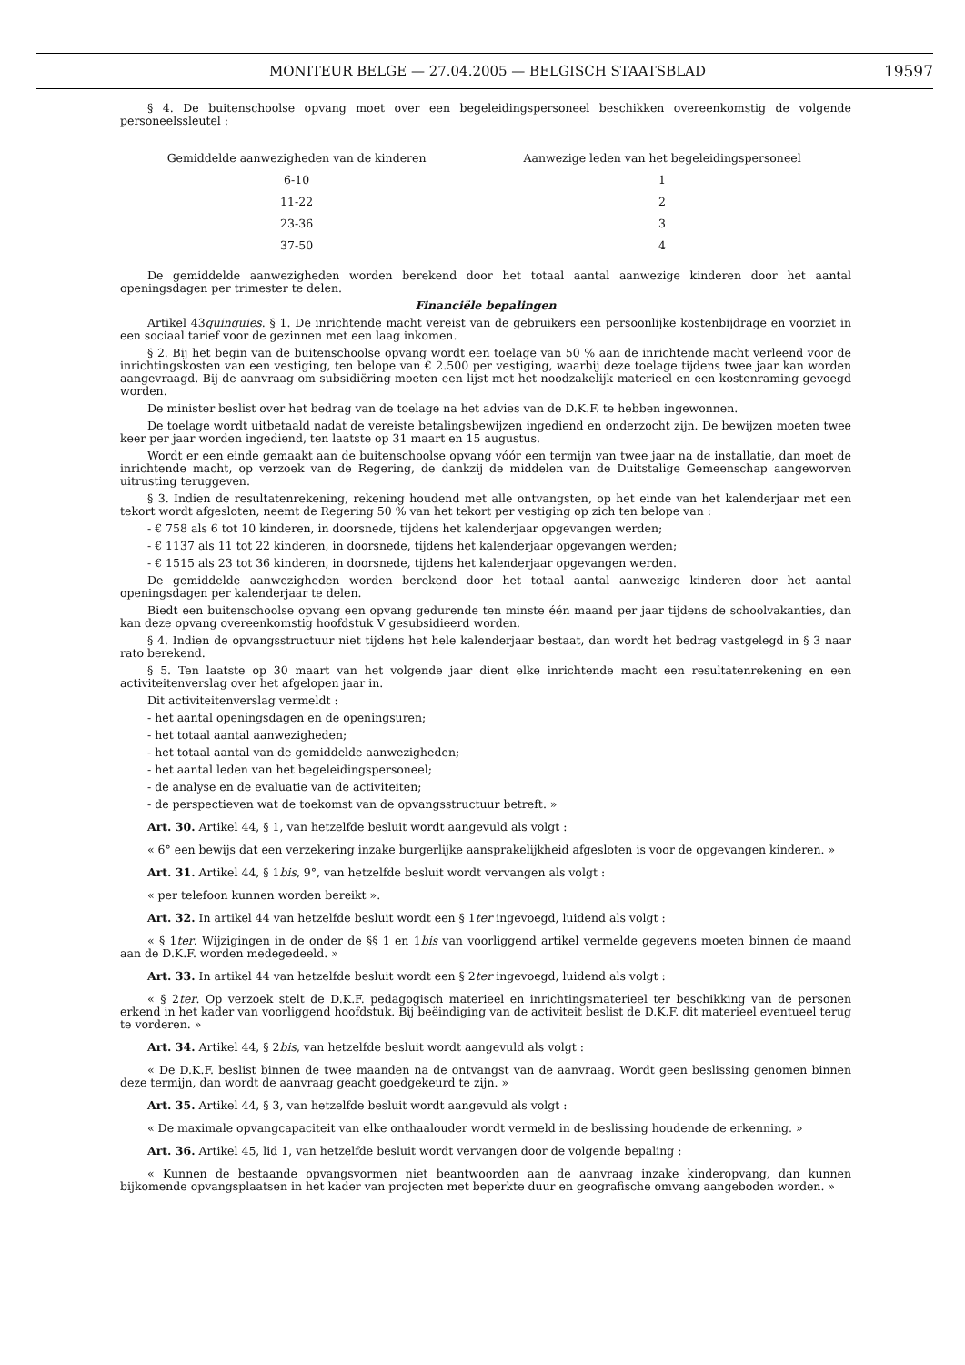MONITEUR BELGE — 27.04.2005 — BELGISCH STAATSBLAD
19597
§ 4. De buitenschoolse opvang moet over een begeleidingspersoneel beschikken overeenkomstig de volgende personeelssleutel :
| Gemiddelde aanwezigheden van de kinderen | Aanwezige leden van het begeleidingspersoneel |
| --- | --- |
| 6-10 | 1 |
| 11-22 | 2 |
| 23-36 | 3 |
| 37-50 | 4 |
De gemiddelde aanwezigheden worden berekend door het totaal aantal aanwezige kinderen door het aantal openingsdagen per trimester te delen.
Financiële bepalingen
Artikel 43quinquies. § 1. De inrichtende macht vereist van de gebruikers een persoonlijke kostenbijdrage en voorziet in een sociaal tarief voor de gezinnen met een laag inkomen.
§ 2. Bij het begin van de buitenschoolse opvang wordt een toelage van 50 % aan de inrichtende macht verleend voor de inrichtingskosten van een vestiging, ten belope van € 2.500 per vestiging, waarbij deze toelage tijdens twee jaar kan worden aangevraagd. Bij de aanvraag om subsidiëring moeten een lijst met het noodzakelijk materieel en een kostenraming gevoegd worden.
De minister beslist over het bedrag van de toelage na het advies van de D.K.F. te hebben ingewonnen.
De toelage wordt uitbetaald nadat de vereiste betalingsbewijzen ingediend en onderzocht zijn. De bewijzen moeten twee keer per jaar worden ingediend, ten laatste op 31 maart en 15 augustus.
Wordt er een einde gemaakt aan de buitenschoolse opvang vóór een termijn van twee jaar na de installatie, dan moet de inrichtende macht, op verzoek van de Regering, de dankzij de middelen van de Duitstalige Gemeenschap aangeworven uitrusting teruggeven.
§ 3. Indien de resultatenrekening, rekening houdend met alle ontvangsten, op het einde van het kalenderjaar met een tekort wordt afgesloten, neemt de Regering 50 % van het tekort per vestiging op zich ten belope van :
- € 758 als 6 tot 10 kinderen, in doorsnede, tijdens het kalenderjaar opgevangen werden;
- € 1137 als 11 tot 22 kinderen, in doorsnede, tijdens het kalenderjaar opgevangen werden;
- € 1515 als 23 tot 36 kinderen, in doorsnede, tijdens het kalenderjaar opgevangen werden.
De gemiddelde aanwezigheden worden berekend door het totaal aantal aanwezige kinderen door het aantal openingsdagen per kalenderjaar te delen.
Biedt een buitenschoolse opvang een opvang gedurende ten minste één maand per jaar tijdens de schoolvakanties, dan kan deze opvang overeenkomstig hoofdstuk V gesubsidieerd worden.
§ 4. Indien de opvangsstructuur niet tijdens het hele kalenderjaar bestaat, dan wordt het bedrag vastgelegd in § 3 naar rato berekend.
§ 5. Ten laatste op 30 maart van het volgende jaar dient elke inrichtende macht een resultatenrekening en een activiteitenverslag over het afgelopen jaar in.
Dit activiteitenverslag vermeldt :
- het aantal openingsdagen en de openingsuren;
- het totaal aantal aanwezigheden;
- het totaal aantal van de gemiddelde aanwezigheden;
- het aantal leden van het begeleidingspersoneel;
- de analyse en de evaluatie van de activiteiten;
- de perspectieven wat de toekomst van de opvangsstructuur betreft. »
Art. 30. Artikel 44, § 1, van hetzelfde besluit wordt aangevuld als volgt :
« 6° een bewijs dat een verzekering inzake burgerlijke aansprakelijkheid afgesloten is voor de opgevangen kinderen. »
Art. 31. Artikel 44, § 1bis, 9°, van hetzelfde besluit wordt vervangen als volgt :
« per telefoon kunnen worden bereikt ».
Art. 32. In artikel 44 van hetzelfde besluit wordt een § 1ter ingevoegd, luidend als volgt :
« § 1ter. Wijzigingen in de onder de §§ 1 en 1bis van voorliggend artikel vermelde gegevens moeten binnen de maand aan de D.K.F. worden medegedeeld. »
Art. 33. In artikel 44 van hetzelfde besluit wordt een § 2ter ingevoegd, luidend als volgt :
« § 2ter. Op verzoek stelt de D.K.F. pedagogisch materieel en inrichtingsmaterieel ter beschikking van de personen erkend in het kader van voorliggend hoofdstuk. Bij beëindiging van de activiteit beslist de D.K.F. dit materieel eventueel terug te vorderen. »
Art. 34. Artikel 44, § 2bis, van hetzelfde besluit wordt aangevuld als volgt :
« De D.K.F. beslist binnen de twee maanden na de ontvangst van de aanvraag. Wordt geen beslissing genomen binnen deze termijn, dan wordt de aanvraag geacht goedgekeurd te zijn. »
Art. 35. Artikel 44, § 3, van hetzelfde besluit wordt aangevuld als volgt :
« De maximale opvangcapaciteit van elke onthaalouder wordt vermeld in de beslissing houdende de erkenning. »
Art. 36. Artikel 45, lid 1, van hetzelfde besluit wordt vervangen door de volgende bepaling :
« Kunnen de bestaande opvangsvormen niet beantwoorden aan de aanvraag inzake kinderopvang, dan kunnen bijkomende opvangsplaatsen in het kader van projecten met beperkte duur en geografische omvang aangeboden worden. »